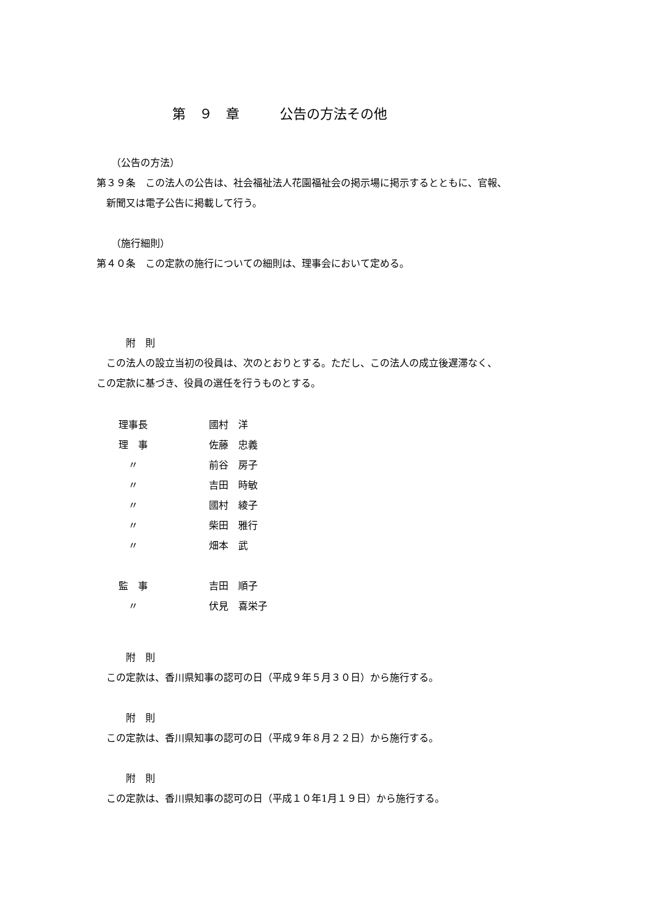第　９　章　　　公告の方法その他
　　（公告の方法）
第３９条　この法人の公告は、社会福祉法人花園福祉会の掲示場に掲示するとともに、官報、
　新聞又は電子公告に掲載して行う。
　　（施行細則）
第４０条　この定款の施行についての細則は、理事会において定める。
　　　附　則
　この法人の設立当初の役員は、次のとおりとする。ただし、この法人の成立後遅滞なく、
この定款に基づき、役員の選任を行うものとする。
| 理事長 | 國村 洋 |
| 理 事 | 佐藤 忠義 |
| 〃 | 前谷 房子 |
| 〃 | 吉田 時敏 |
| 〃 | 國村 綾子 |
| 〃 | 柴田 雅行 |
| 〃 | 畑本 武 |
| 監 事 | 吉田 順子 |
| 〃 | 伏見 喜栄子 |
　　　附　則
　この定款は、香川県知事の認可の日（平成９年５月３０日）から施行する。
　　　附　則
　この定款は、香川県知事の認可の日（平成９年８月２２日）から施行する。
　　　附　則
　この定款は、香川県知事の認可の日（平成１０年1月１９日）から施行する。